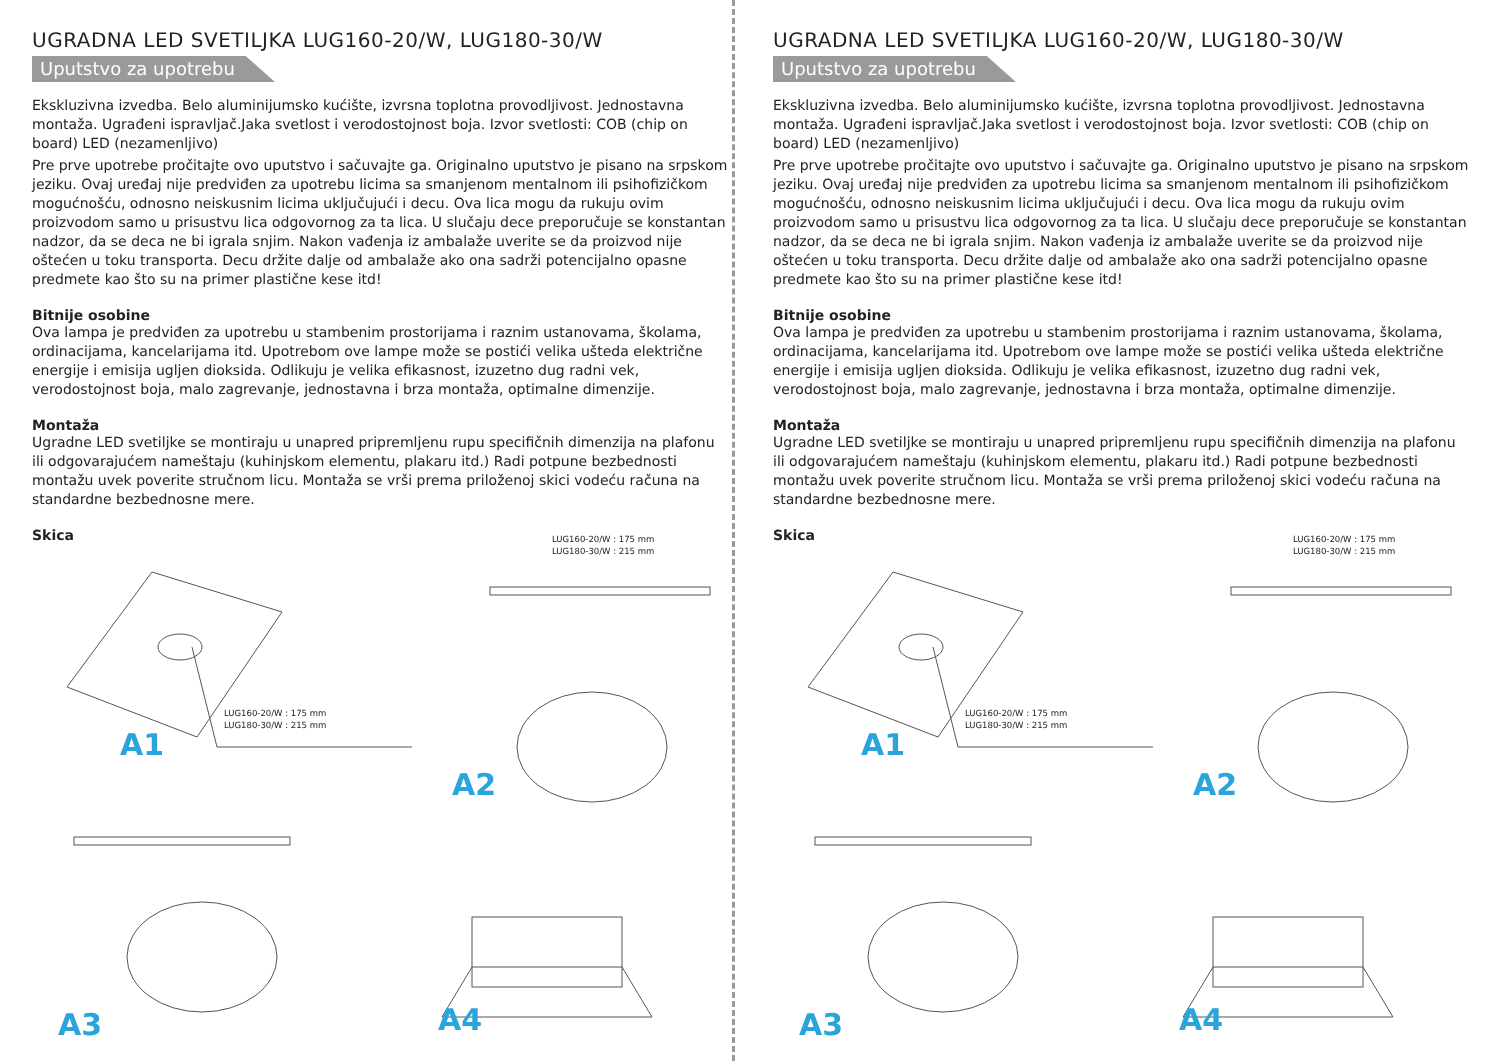UGRADNA LED SVETILJKA LUG160-20/W, LUG180-30/W
Uputstvo za upotrebu
Ekskluzivna izvedba. Belo aluminijumsko kućište, izvrsna toplotna provodljivost. Jednostavna montaža. Ugrađeni ispravljač.Jaka svetlost i verodostojnost boja. Izvor svetlosti: COB (chip on board) LED (nezamenljivo)
Pre prve upotrebe pročitajte ovo uputstvo i sačuvajte ga. Originalno uputstvo je pisano na srpskom jeziku. Ovaj uređaj nije predviđen za upotrebu licima sa smanjenom mentalnom ili psihofizičkom mogućnošću, odnosno neiskusnim licima uključujući i decu. Ova lica mogu da rukuju ovim proizvodom samo u prisustvu lica odgovornog za ta lica. U slučaju dece preporučuje se konstantan nadzor, da se deca ne bi igrala snjim. Nakon vađenja iz ambalaže uverite se da proizvod nije oštećen u toku transporta. Decu držite dalje od ambalaže ako ona sadrži potencijalno opasne predmete kao što su na primer plastične kese itd!
Bitnije osobine
Ova lampa je predviđen za upotrebu u stambenim prostorijama i raznim ustanovama, školama, ordinacijama, kancelarijama itd. Upotrebom ove lampe može se postići velika ušteda električne energije i emisija ugljen dioksida. Odlikuju je velika efikasnost, izuzetno dug radni vek, verodostojnost boja, malo zagrevanje, jednostavna i brza montaža, optimalne dimenzije.
Montaža
Ugradne LED svetiljke se montiraju u unapred pripremljenu rupu specifičnih dimenzija na plafonu ili odgovarajućem nameštaju (kuhinjskom elementu, plakaru itd.) Radi potpune bezbednosti montažu uvek poverite stručnom licu. Montaža se vrši prema priloženoj skici vodeću računa na standardne bezbednosne mere.
Skica
LUG160-20/W : 175 mm
LUG180-30/W : 215 mm
LUG160-20/W : 175 mm
LUG180-30/W : 215 mm
A1
A2
A3 A4
UGRADNA LED SVETILJKA LUG160-20/W, LUG180-30/W
Uputstvo za upotrebu
Ekskluzivna izvedba. Belo aluminijumsko kućište, izvrsna toplotna provodljivost. Jednostavna montaža. Ugrađeni ispravljač.Jaka svetlost i verodostojnost boja. Izvor svetlosti: COB (chip on board) LED (nezamenljivo)
Pre prve upotrebe pročitajte ovo uputstvo i sačuvajte ga. Originalno uputstvo je pisano na srpskom jeziku. Ovaj uređaj nije predviđen za upotrebu licima sa smanjenom mentalnom ili psihofizičkom mogućnošću, odnosno neiskusnim licima uključujući i decu. Ova lica mogu da rukuju ovim proizvodom samo u prisustvu lica odgovornog za ta lica. U slučaju dece preporučuje se konstantan nadzor, da se deca ne bi igrala snjim. Nakon vađenja iz ambalaže uverite se da proizvod nije oštećen u toku transporta. Decu držite dalje od ambalaže ako ona sadrži potencijalno opasne predmete kao što su na primer plastične kese itd!
Bitnije osobine
Ova lampa je predviđen za upotrebu u stambenim prostorijama i raznim ustanovama, školama, ordinacijama, kancelarijama itd. Upotrebom ove lampe može se postići velika ušteda električne energije i emisija ugljen dioksida. Odlikuju je velika efikasnost, izuzetno dug radni vek, verodostojnost boja, malo zagrevanje, jednostavna i brza montaža, optimalne dimenzije.
Montaža
Ugradne LED svetiljke se montiraju u unapred pripremljenu rupu specifičnih dimenzija na plafonu ili odgovarajućem nameštaju (kuhinjskom elementu, plakaru itd.) Radi potpune bezbednosti montažu uvek poverite stručnom licu. Montaža se vrši prema priloženoj skici vodeću računa na standardne bezbednosne mere.
Skica
LUG160-20/W : 175 mm
LUG180-30/W : 215 mm
LUG160-20/W : 175 mm
LUG180-30/W : 215 mm
A1
A2
A3 A4